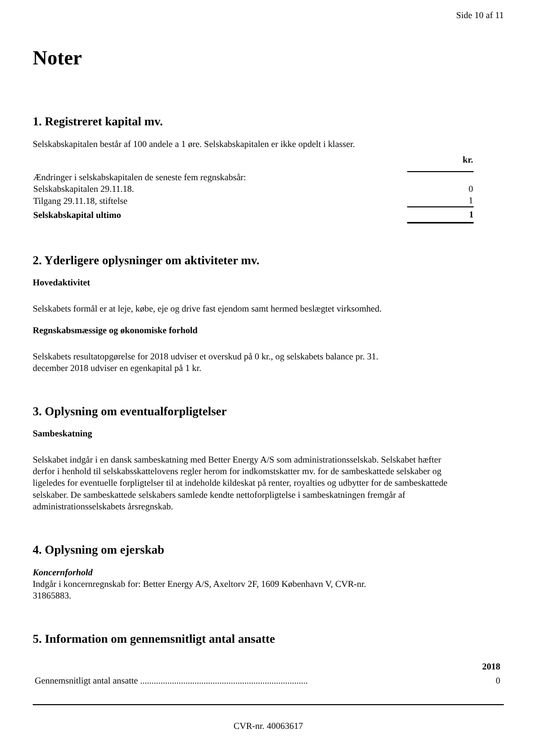Side 10 af 11
Noter
1. Registreret kapital mv.
Selskabskapitalen består af 100 andele a 1 øre. Selskabskapitalen er ikke opdelt i klasser.
| | kr. |
| Ændringer i selskabskapitalen de seneste fem regnskabsår: | |
| Selskabskapitalen 29.11.18. | 0 |
| Tilgang 29.11.18, stiftelse | 1 |
| Selskabskapital ultimo | 1 |
2. Yderligere oplysninger om aktiviteter mv.
Hovedaktivitet
Selskabets formål er at leje, købe, eje og drive fast ejendom samt hermed beslægtet virksomhed.
Regnskabsmæssige og økonomiske forhold
Selskabets resultatopgørelse for 2018 udviser et overskud på 0 kr., og selskabets balance pr. 31.
december 2018 udviser en egenkapital på 1 kr.
3. Oplysning om eventualforpligtelser
Sambeskatning
Selskabet indgår i en dansk sambeskatning med Better Energy A/S som administrationsselskab. Selskabet hæfter derfor i henhold til selskabsskattelovens regler herom for indkomstskatter mv. for de sambeskattede selskaber og ligeledes for eventuelle forpligtelser til at indeholde kildeskat på renter, royalties og udbytter for de sambeskattede selskaber. De sambeskattede selskabers samlede kendte nettoforpligtelse i sambeskatningen fremgår af administrationsselskabets årsregnskab.
4. Oplysning om ejerskab
Koncernforhold
Indgår i koncernregnskab for: Better Energy A/S, Axeltorv 2F, 1609 København V, CVR-nr.
31865883.
5. Information om gennemsnitligt antal ansatte
| | 2018 |
| Gennemsnitligt antal ansatte .......................................................................... | 0 |
CVR-nr. 40063617